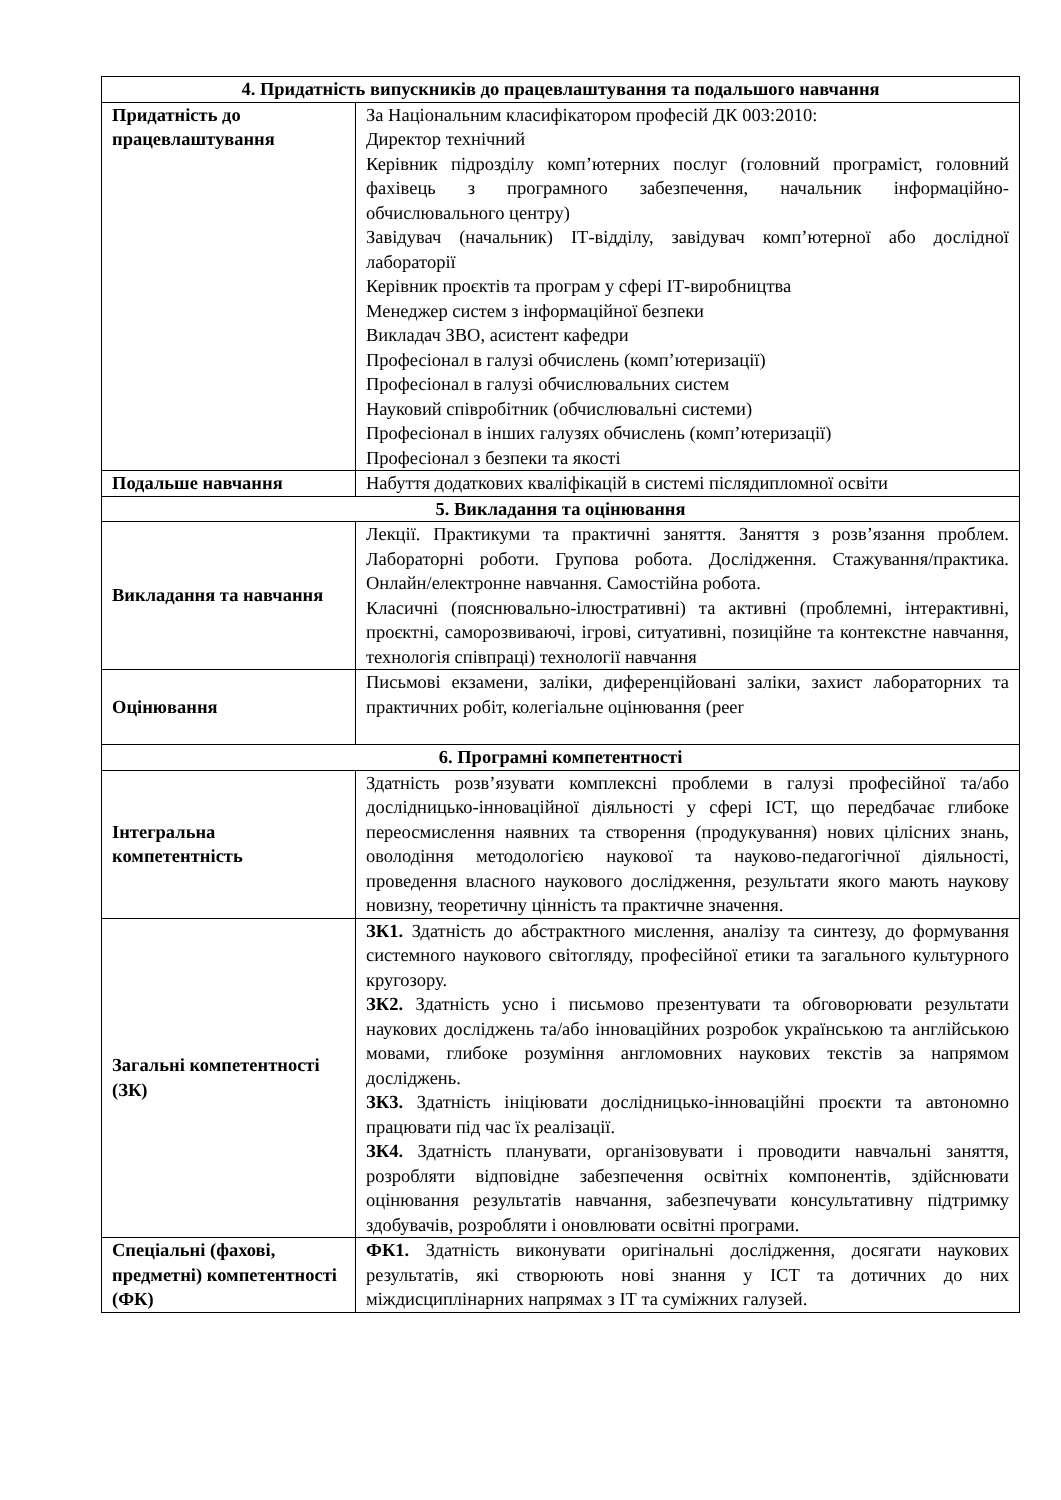| 4. Придатність випускників до працевлаштування та подальшого навчання | |
| --- | --- |
| Придатність до працевлаштування | За Національним класифікатором професій ДК 003:2010: Директор технічний Керівник підрозділу комп’ютерних послуг (головний програміст, головний фахівець з програмного забезпечення, начальник інформаційно-обчислювального центру) Завідувач (начальник) ІТ-відділу, завідувач комп’ютерної або дослідної лабораторії Керівник проєктів та програм у сфері ІТ-виробництва Менеджер систем з інформаційної безпеки Викладач ЗВО, асистент кафедри Професіонал в галузі обчислень (комп’ютеризації) Професіонал в галузі обчислювальних систем Науковий співробітник (обчислювальні системи) Професіонал в інших галузях обчислень (комп’ютеризації) Професіонал з безпеки та якості |
| Подальше навчання | Набуття додаткових кваліфікацій в системі післядипломної освіти |
| 5. Викладання та оцінювання | |
| Викладання та навчання | Лекції. Практикуми та практичні заняття. Заняття з розв’язання проблем. Лабораторні роботи. Групова робота. Дослідження. Стажування/практика. Онлайн/електронне навчання. Самостійна робота. Класичні (пояснювально-ілюстративні) та активні (проблемні, інтерактивні, проєктні, саморозвиваючі, ігрові, ситуативні, позиційне та контекстне навчання, технологія співпраці) технології навчання |
| Оцінювання | Письмові екзамени, заліки, диференційовані заліки, захист лабораторних та практичних робіт, колегіальне оцінювання (peer |
| 6. Програмні компетентності | |
| Інтегральна компетентність | Здатність розв’язувати комплексні проблеми в галузі професійної та/або дослідницько-інноваційної діяльності у сфері ІСТ, що передбачає глибоке переосмислення наявних та створення (продукування) нових цілісних знань, оволодіння методологією наукової та науково-педагогічної діяльності, проведення власного наукового дослідження, результати якого мають наукову новизну, теоретичну цінність та практичне значення. |
| Загальні компетентності (ЗК) | ЗК1. Здатність до абстрактного мислення, аналізу та синтезу, до формування системного наукового світогляду, професійної етики та загального культурного кругозору. ЗК2. Здатність усно і письмово презентувати та обговорювати результати наукових досліджень та/або інноваційних розробок українською та англійською мовами, глибоке розуміння англомовних наукових текстів за напрямом досліджень. ЗК3. Здатність ініціювати дослідницько-інноваційні проєкти та автономно працювати під час їх реалізації. ЗК4. Здатність планувати, організовувати і проводити навчальні заняття, розробляти відповідне забезпечення освітніх компонентів, здійснювати оцінювання результатів навчання, забезпечувати консультативну підтримку здобувачів, розробляти і оновлювати освітні програми. |
| Спеціальні (фахові, предметні) компетентності (ФК) | ФК1. Здатність виконувати оригінальні дослідження, досягати наукових результатів, які створюють нові знання у ІСТ та дотичних до них міждисциплінарних напрямах з ІТ та суміжних галузей. |